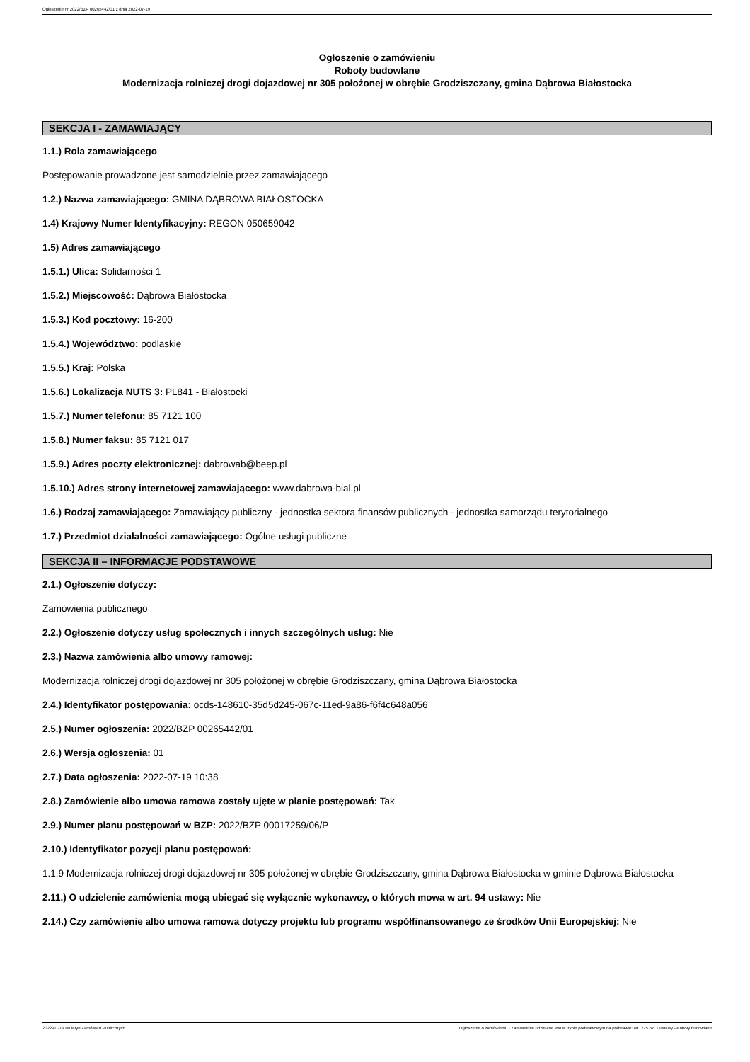Ogłoszenie nr 2022/BZP 00265442/01 z dnia 2022-07-19
Ogłoszenie o zamówieniu
Roboty budowlane
Modernizacja rolniczej drogi dojazdowej nr 305 położonej w obrębie Grodziszczany, gmina Dąbrowa Białostocka
SEKCJA I - ZAMAWIAJĄCY
1.1.) Rola zamawiającego
Postępowanie prowadzone jest samodzielnie przez zamawiającego
1.2.) Nazwa zamawiającego: GMINA DĄBROWA BIAŁOSTOCKA
1.4) Krajowy Numer Identyfikacyjny: REGON 050659042
1.5) Adres zamawiającego
1.5.1.) Ulica: Solidarności 1
1.5.2.) Miejscowość: Dąbrowa Białostocka
1.5.3.) Kod pocztowy: 16-200
1.5.4.) Województwo: podlaskie
1.5.5.) Kraj: Polska
1.5.6.) Lokalizacja NUTS 3: PL841 - Białostocki
1.5.7.) Numer telefonu: 85 7121 100
1.5.8.) Numer faksu: 85 7121 017
1.5.9.) Adres poczty elektronicznej: dabrowab@beep.pl
1.5.10.) Adres strony internetowej zamawiającego: www.dabrowa-bial.pl
1.6.) Rodzaj zamawiającego: Zamawiający publiczny - jednostka sektora finansów publicznych - jednostka samorządu terytorialnego
1.7.) Przedmiot działalności zamawiającego: Ogólne usługi publiczne
SEKCJA II – INFORMACJE PODSTAWOWE
2.1.) Ogłoszenie dotyczy:
Zamówienia publicznego
2.2.) Ogłoszenie dotyczy usług społecznych i innych szczególnych usług: Nie
2.3.) Nazwa zamówienia albo umowy ramowej:
Modernizacja rolniczej drogi dojazdowej nr 305 położonej w obrębie Grodziszczany, gmina Dąbrowa Białostocka
2.4.) Identyfikator postępowania: ocds-148610-35d5d245-067c-11ed-9a86-f6f4c648a056
2.5.) Numer ogłoszenia: 2022/BZP 00265442/01
2.6.) Wersja ogłoszenia: 01
2.7.) Data ogłoszenia: 2022-07-19 10:38
2.8.) Zamówienie albo umowa ramowa zostały ujęte w planie postępowań: Tak
2.9.) Numer planu postępowań w BZP: 2022/BZP 00017259/06/P
2.10.) Identyfikator pozycji planu postępowań:
1.1.9 Modernizacja rolniczej drogi dojazdowej nr 305 położonej w obrębie Grodziszczany, gmina Dąbrowa Białostocka w gminie Dąbrowa Białostocka
2.11.) O udzielenie zamówienia mogą ubiegać się wyłącznie wykonawcy, o których mowa w art. 94 ustawy: Nie
2.14.) Czy zamówienie albo umowa ramowa dotyczy projektu lub programu współfinansowanego ze środków Unii Europejskiej: Nie
2022-07-19 Biuletyn Zamówień Publicznych Ogłoszenie o zamówieniu - Zamówienie udzielane jest w trybie podstawowym na podstawie: art. 275 pkt 1 ustawy - Roboty budowlane